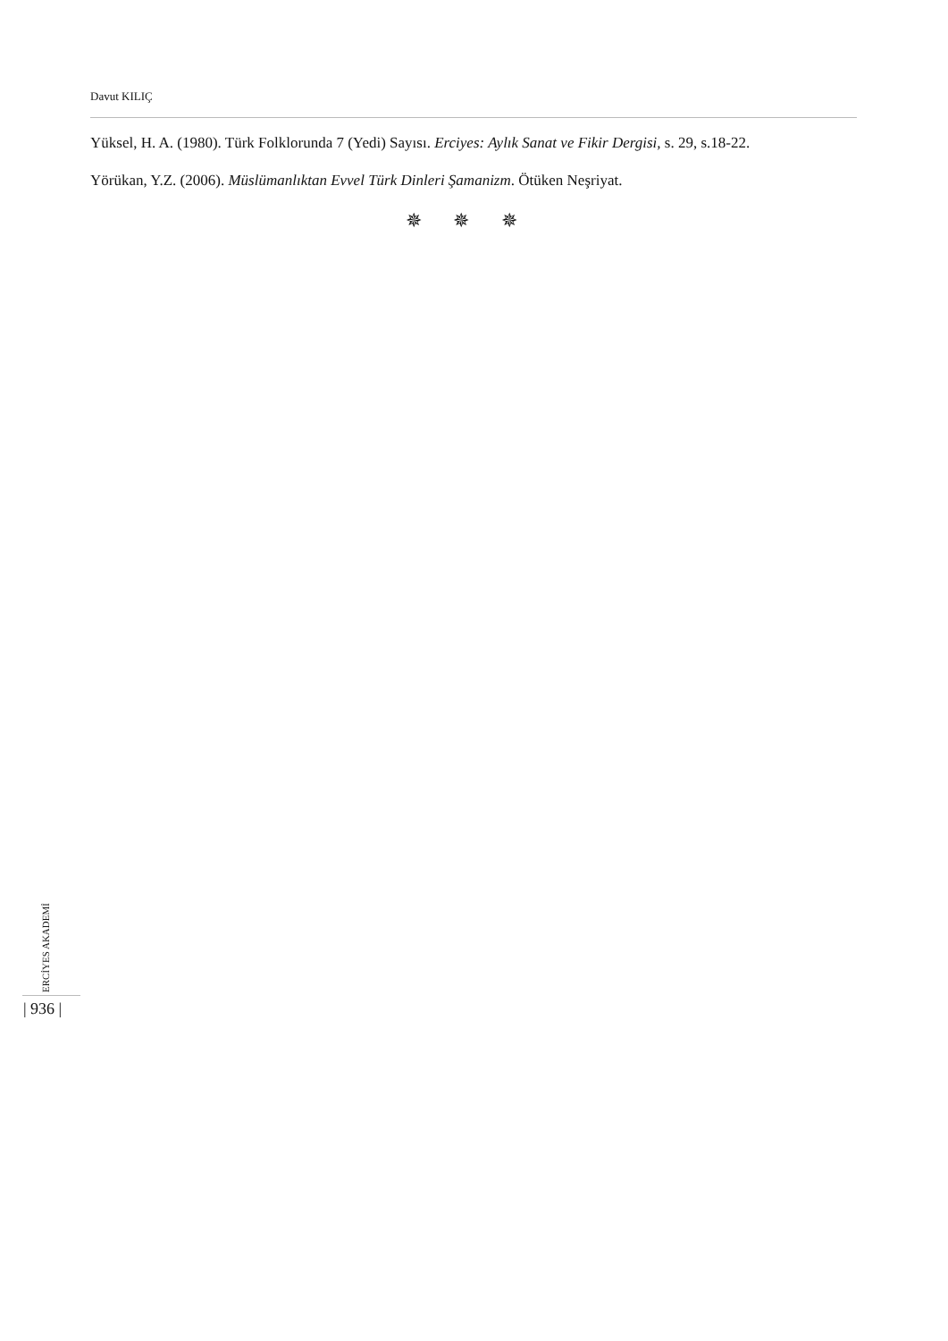Davut KILIÇ
Yüksel, H. A. (1980). Türk Folklorunda 7 (Yedi) Sayısı. Erciyes: Aylık Sanat ve Fikir Dergisi, s. 29, s.18-22.
Yörükan, Y.Z. (2006). Müslümanlıktan Evvel Türk Dinleri Şamanizm. Ötüken Neşriyat.
✵ ✵ ✵
ERCİYES AKADEMİ
| 936 |